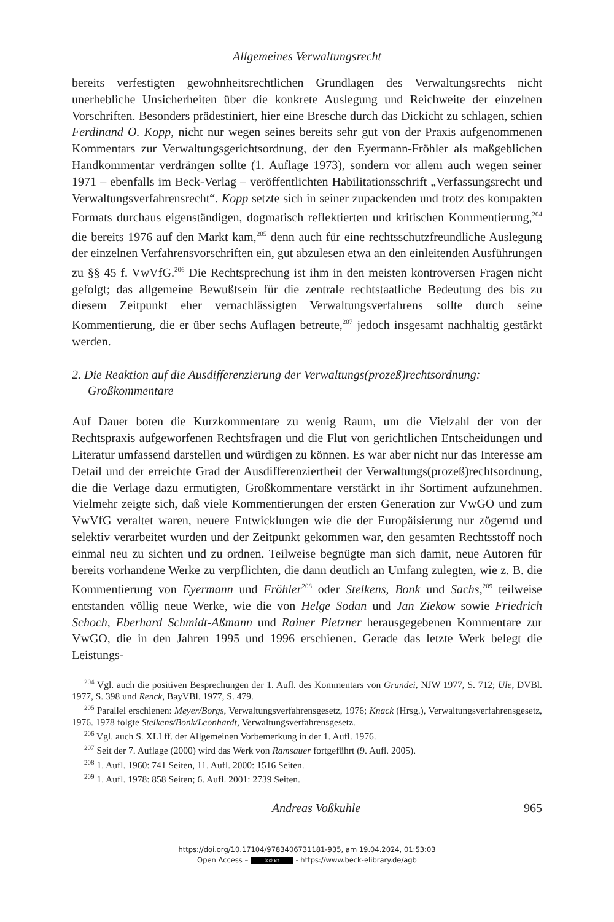Allgemeines Verwaltungsrecht
bereits verfestigten gewohnheitsrechtlichen Grundlagen des Verwaltungsrechts nicht unerhebliche Unsicherheiten über die konkrete Auslegung und Reichweite der einzelnen Vorschriften. Besonders prädestiniert, hier eine Bresche durch das Dickicht zu schlagen, schien Ferdinand O. Kopp, nicht nur wegen seines bereits sehr gut von der Praxis aufgenommenen Kommentars zur Verwaltungsgerichtsordnung, der den Eyermann-Fröhler als maßgeblichen Handkommentar verdrängen sollte (1. Auflage 1973), sondern vor allem auch wegen seiner 1971 – ebenfalls im Beck-Verlag – veröffentlichten Habilitationsschrift „Verfassungsrecht und Verwaltungsverfahrensrecht“. Kopp setzte sich in seiner zupackenden und trotz des kompakten Formats durchaus eigenständigen, dogmatisch reflektierten und kritischen Kommentierung,<sup>204</sup> die bereits 1976 auf den Markt kam,<sup>205</sup> denn auch für eine rechtsschutzfreundliche Auslegung der einzelnen Verfahrensvorschriften ein, gut abzulesen etwa an den einleitenden Ausführungen zu §§ 45 f. VwVfG.<sup>206</sup> Die Rechtsprechung ist ihm in den meisten kontroversen Fragen nicht gefolgt; das allgemeine Bewußtsein für die zentrale rechtstaatliche Bedeutung des bis zu diesem Zeitpunkt eher vernachlässigten Verwaltungsverfahrens sollte durch seine Kommentierung, die er über sechs Auflagen betreute,<sup>207</sup> jedoch insgesamt nachhaltig gestärkt werden.
2. Die Reaktion auf die Ausdifferenzierung der Verwaltungs(prozeß)rechtsordnung: Großkommentare
Auf Dauer boten die Kurzkommentare zu wenig Raum, um die Vielzahl der von der Rechtspraxis aufgeworfenen Rechtsfragen und die Flut von gerichtlichen Entscheidungen und Literatur umfassend darstellen und würdigen zu können. Es war aber nicht nur das Interesse am Detail und der erreichte Grad der Ausdifferenziertheit der Verwaltungs(prozeß)rechtsordnung, die die Verlage dazu ermutigten, Großkommentare verstärkt in ihr Sortiment aufzunehmen. Vielmehr zeigte sich, daß viele Kommentierungen der ersten Generation zur VwGO und zum VwVfG veraltet waren, neuere Entwicklungen wie die der Europäisierung nur zögernd und selektiv verarbeitet wurden und der Zeitpunkt gekommen war, den gesamten Rechtsstoff noch einmal neu zu sichten und zu ordnen. Teilweise begnügte man sich damit, neue Autoren für bereits vorhandene Werke zu verpflichten, die dann deutlich an Umfang zulegten, wie z. B. die Kommentierung von Eyermann und Fröhler<sup>208</sup> oder Stelkens, Bonk und Sachs,<sup>209</sup> teilweise entstanden völlig neue Werke, wie die von Helge Sodan und Jan Ziekow sowie Friedrich Schoch, Eberhard Schmidt-Aßmann und Rainer Pietzner herausgegebenen Kommentare zur VwGO, die in den Jahren 1995 und 1996 erschienen. Gerade das letzte Werk belegt die Leistungs-
<sup>204</sup> Vgl. auch die positiven Besprechungen der 1. Aufl. des Kommentars von Grundei, NJW 1977, S. 712; Ule, DVBl. 1977, S. 398 und Renck, BayVBl. 1977, S. 479.
<sup>205</sup> Parallel erschienen: Meyer/Borgs, Verwaltungsverfahrensgesetz, 1976; Knack (Hrsg.), Verwaltungsverfahrensgesetz, 1976. 1978 folgte Stelkens/Bonk/Leonhardt, Verwaltungsverfahrensgesetz.
<sup>206</sup> Vgl. auch S. XLI ff. der Allgemeinen Vorbemerkung in der 1. Aufl. 1976.
<sup>207</sup> Seit der 7. Auflage (2000) wird das Werk von Ramsauer fortgeführt (9. Aufl. 2005).
<sup>208</sup> 1. Aufl. 1960: 741 Seiten, 11. Aufl. 2000: 1516 Seiten.
<sup>209</sup> 1. Aufl. 1978: 858 Seiten; 6. Aufl. 2001: 2739 Seiten.
Andreas Voßkuhle 965
https://doi.org/10.17104/9783406731181-935, am 19.04.2024, 01:53:03
Open Access – (cc) BY - https://www.beck-elibrary.de/agb